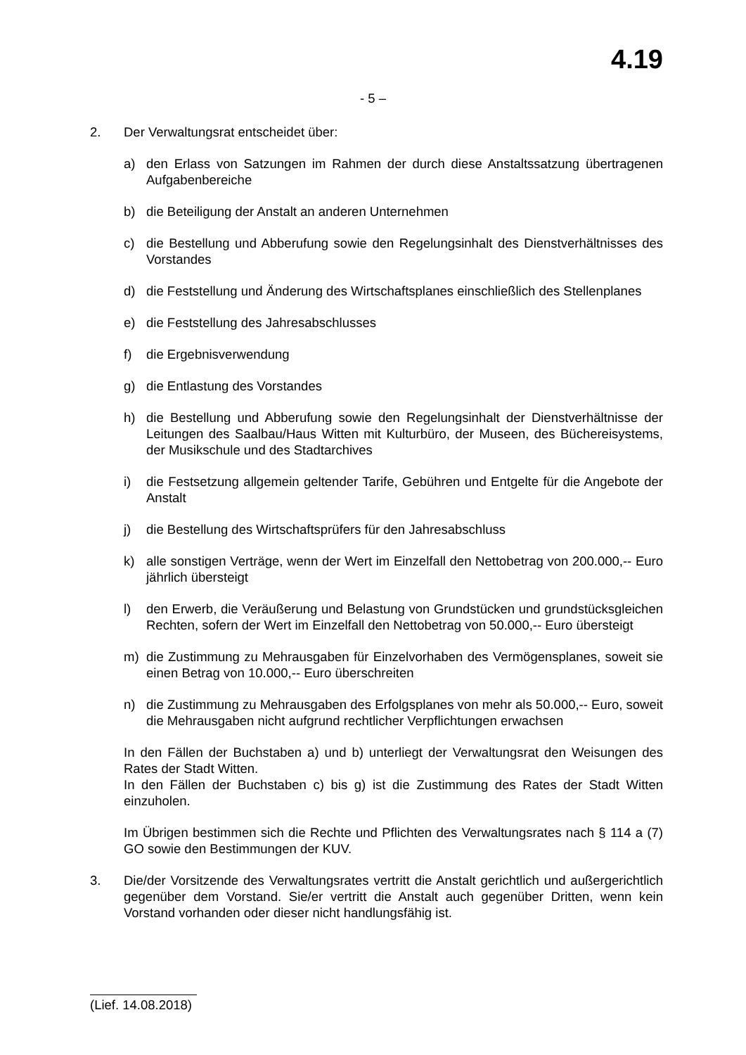4.19
- 5 –
2. Der Verwaltungsrat entscheidet über:
a) den Erlass von Satzungen im Rahmen der durch diese Anstaltssatzung übertragenen Aufgabenbereiche
b) die Beteiligung der Anstalt an anderen Unternehmen
c) die Bestellung und Abberufung sowie den Regelungsinhalt des Dienstverhältnisses des Vorstandes
d) die Feststellung und Änderung des Wirtschaftsplanes einschließlich des Stellenplanes
e) die Feststellung des Jahresabschlusses
f) die Ergebnisverwendung
g) die Entlastung des Vorstandes
h) die Bestellung und Abberufung sowie den Regelungsinhalt der Dienstverhältnisse der Leitungen des Saalbau/Haus Witten mit Kulturbüro, der Museen, des Büchereisystems, der Musikschule und des Stadtarchives
i) die Festsetzung allgemein geltender Tarife, Gebühren und Entgelte für die Angebote der Anstalt
j) die Bestellung des Wirtschaftsprüfers für den Jahresabschluss
k) alle sonstigen Verträge, wenn der Wert im Einzelfall den Nettobetrag von 200.000,-- Euro jährlich übersteigt
l) den Erwerb, die Veräußerung und Belastung von Grundstücken und grundstücksgleichen Rechten, sofern der Wert im Einzelfall den Nettobetrag von 50.000,-- Euro übersteigt
m) die Zustimmung zu Mehrausgaben für Einzelvorhaben des Vermögensplanes, soweit sie einen Betrag von 10.000,-- Euro überschreiten
n) die Zustimmung zu Mehrausgaben des Erfolgsplanes von mehr als 50.000,-- Euro, soweit die Mehrausgaben nicht aufgrund rechtlicher Verpflichtungen erwachsen
In den Fällen der Buchstaben a) und b) unterliegt der Verwaltungsrat den Weisungen des Rates der Stadt Witten.
In den Fällen der Buchstaben c) bis g) ist die Zustimmung des Rates der Stadt Witten einzuholen.
Im Übrigen bestimmen sich die Rechte und Pflichten des Verwaltungsrates nach § 114 a (7) GO sowie den Bestimmungen der KUV.
3. Die/der Vorsitzende des Verwaltungsrates vertritt die Anstalt gerichtlich und außergerichtlich gegenüber dem Vorstand. Sie/er vertritt die Anstalt auch gegenüber Dritten, wenn kein Vorstand vorhanden oder dieser nicht handlungsfähig ist.
(Lief. 14.08.2018)